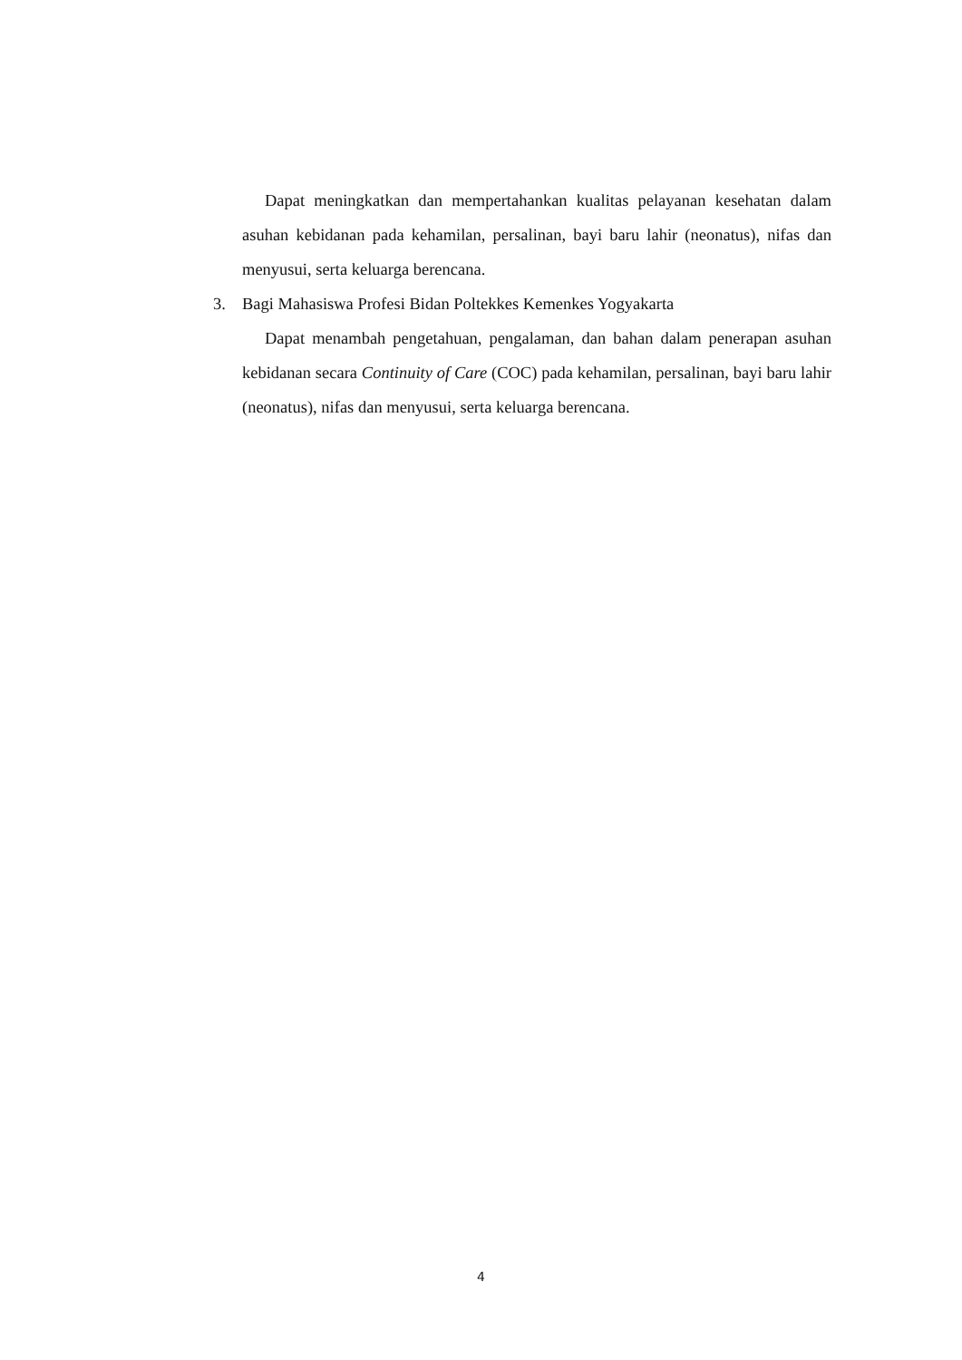Dapat meningkatkan dan mempertahankan kualitas pelayanan kesehatan dalam asuhan kebidanan pada kehamilan, persalinan, bayi baru lahir (neonatus), nifas dan menyusui, serta keluarga berencana.
3. Bagi Mahasiswa Profesi Bidan Poltekkes Kemenkes Yogyakarta
Dapat menambah pengetahuan, pengalaman, dan bahan dalam penerapan asuhan kebidanan secara Continuity of Care (COC) pada kehamilan, persalinan, bayi baru lahir (neonatus), nifas dan menyusui, serta keluarga berencana.
4